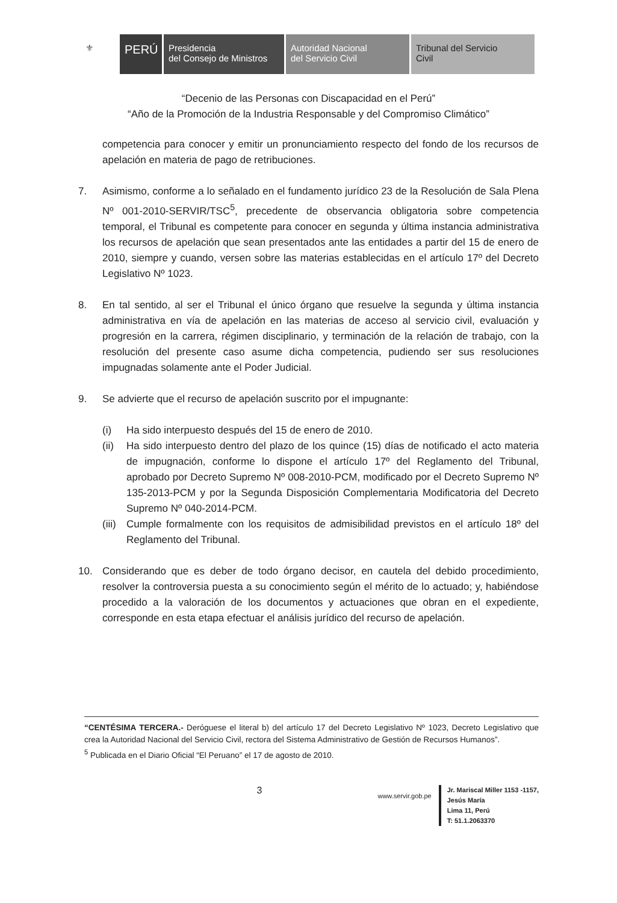⚜ PERÚ Presidencia
del Consejo de Ministros
Autoridad Nacional
del Servicio Civil
Tribunal del Servicio
Civil
“Decenio de las Personas con Discapacidad en el Perú”
“Año de la Promoción de la Industria Responsable y del Compromiso Climático”
competencia para conocer y emitir un pronunciamiento respecto del fondo de los recursos de apelación en materia de pago de retribuciones.
7. Asimismo, conforme a lo señalado en el fundamento jurídico 23 de la Resolución de Sala Plena Nº 001-2010-SERVIR/TSC<sup>5</sup>, precedente de observancia obligatoria sobre competencia temporal, el Tribunal es competente para conocer en segunda y última instancia administrativa los recursos de apelación que sean presentados ante las entidades a partir del 15 de enero de 2010, siempre y cuando, versen sobre las materias establecidas en el artículo 17º del Decreto Legislativo Nº 1023.
8. En tal sentido, al ser el Tribunal el único órgano que resuelve la segunda y última instancia administrativa en vía de apelación en las materias de acceso al servicio civil, evaluación y progresión en la carrera, régimen disciplinario, y terminación de la relación de trabajo, con la resolución del presente caso asume dicha competencia, pudiendo ser sus resoluciones impugnadas solamente ante el Poder Judicial.
9. Se advierte que el recurso de apelación suscrito por el impugnante:
(i) Ha sido interpuesto después del 15 de enero de 2010.
(ii)
Ha sido interpuesto dentro del plazo de los quince (15) días de notificado el acto materia de impugnación, conforme lo dispone el artículo 17º del Reglamento del Tribunal, aprobado por Decreto Supremo Nº 008-2010-PCM, modificado por el Decreto Supremo Nº 135-2013-PCM y por la Segunda Disposición Complementaria Modificatoria del Decreto Supremo Nº 040-2014-PCM.
(iii)
Cumple formalmente con los requisitos de admisibilidad previstos en el artículo 18º del Reglamento del Tribunal.
10. Considerando que es deber de todo órgano decisor, en cautela del debido procedimiento, resolver la controversia puesta a su conocimiento según el mérito de lo actuado; y, habiéndose procedido a la valoración de los documentos y actuaciones que obran en el expediente, corresponde en esta etapa efectuar el análisis jurídico del recurso de apelación.
“CENTÉSIMA TERCERA.- Deróguese el literal b) del artículo 17 del Decreto Legislativo Nº 1023, Decreto Legislativo que crea la Autoridad Nacional del Servicio Civil, rectora del Sistema Administrativo de Gestión de Recursos Humanos”.
<sup>5</sup> Publicada en el Diario Oficial “El Peruano” el 17 de agosto de 2010.
3 www.servir.gob.pe
Jr. Mariscal Miller 1153 -1157,
Jesús María
Lima 11, Perú
T: 51.1.2063370